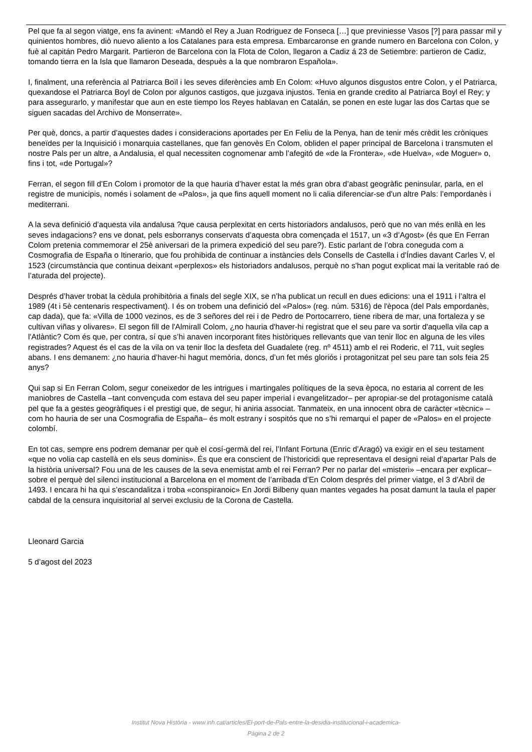Pel que fa al segon viatge, ens fa avinent: «Mandò el Rey a Juan Rodriguez de Fonseca […] que previniesse Vasos [?] para passar mil y quinientos hombres, diò nuevo aliento a los Catalanes para esta empresa. Embarcaronse en grande numero en Barcelona con Colon, y fuè al capitán Pedro Margarit. Partieron de Barcelona con la Flota de Colon, llegaron a Cadiz á 23 de Setiembre: partieron de Cadiz, tomando tierra en la Isla que llamaron Deseada, despuès a la que nombraron Española».
I, finalment, una referència al Patriarca Boïl i les seves diferències amb En Colom: «Huvo algunos disgustos entre Colon, y el Patriarca, quexandose el Patriarca Boyl de Colon por algunos castigos, que juzgava injustos. Tenia en grande credito al Patriarca Boyl el Rey; y para assegurarlo, y manifestar que aun en este tiempo los Reyes hablavan en Catalán, se ponen en este lugar las dos Cartas que se siguen sacadas del Archivo de Monserrate».
Per què, doncs, a partir d’aquestes dades i consideracions aportades per En Feliu de la Penya, han de tenir més crèdit les cròniques beneïdes per la Inquisició i monarquia castellanes, que fan genovès En Colom, obliden el paper principal de Barcelona i transmuten el nostre Pals per un altre, a Andalusia, el qual necessiten cognomenar amb l’afegitó de «de la Frontera», «de Huelva», «de Moguer» o, fins i tot, «de Portugal»?
Ferran, el segon fill d’En Colom i promotor de la que hauria d’haver estat la més gran obra d’abast geogràfic peninsular, parla, en el registre de municipis, només i solament de «Palos», ja que fins aquell moment no li calia diferenciar-se d'un altre Pals: l’empordanès i mediterrani.
A la seva definició d’aquesta vila andalusa ?que causa perplexitat en certs historiadors andalusos, però que no van més enllà en les seves indagacions? ens ve donat, pels esborranys conservats d’aquesta obra començada el 1517, un «3 d’Agost» (és que En Ferran Colom pretenia commemorar el 25è aniversari de la primera expedició del seu pare?). Estic parlant de l’obra coneguda com a Cosmografia de España o Itinerario, que fou prohibida de continuar a instàncies dels Consells de Castella i d'Índies davant Carles V, el 1523 (circumstància que continua deixant «perplexos» els historiadors andalusos, perquè no s'han pogut explicat mai la veritable raó de l’aturada del projecte).
Després d’haver trobat la cèdula prohibitòria a finals del segle XIX, se n’ha publicat un recull en dues edicions: una el 1911 i l’altra el 1989 (4t i 5è centenaris respectivament). I és on trobem una definició del «Palos» (reg. núm. 5316) de l'època (del Pals empordanès, cap dada), que fa: «Villa de 1000 vezinos, es de 3 señores del rei i de Pedro de Portocarrero, tiene ribera de mar, una fortaleza y se cultivan viñas y olivares». El segon fill de l'Almirall Colom, ¿no hauria d'haver-hi registrat que el seu pare va sortir d'aquella vila cap a l'Atlàntic? Com és que, per contra, sí que s’hi anaven incorporant fites històriques rellevants que van tenir lloc en alguna de les viles registrades? Aquest és el cas de la vila on va tenir lloc la desfeta del Guadalete (reg. nº 4511) amb el rei Roderic, el 711, vuit segles abans. I ens demanem: ¿no hauria d’haver-hi hagut memòria, doncs, d’un fet més gloriós i protagonitzat pel seu pare tan sols feia 25 anys?
Qui sap si En Ferran Colom, segur coneixedor de les intrigues i martingales polítiques de la seva època, no estaria al corrent de les maniobres de Castella –tant convençuda com estava del seu paper imperial i evangelitzador– per apropiar-se del protagonisme català pel que fa a gestes geogràfiques i el prestigi que, de segur, hi aniria associat. Tanmateix, en una innocent obra de caràcter «tècnic» –com ho hauria de ser una Cosmografia de España– és molt estrany i sospitós que no s’hi remarqui el paper de «Palos» en el projecte colombí.
En tot cas, sempre ens podrem demanar per què el cosí-germà del rei, l’Infant Fortuna (Enric d’Aragó) va exigir en el seu testament «que no volia cap castellà en els seus dominis». És que era conscient de l’historicidi que representava el designi reial d’apartar Pals de la història universal? Fou una de les causes de la seva enemistat amb el rei Ferran? Per no parlar del «misteri» –encara per explicar– sobre el perquè del silenci institucional a Barcelona en el moment de l’arribada d’En Colom després del primer viatge, el 3 d’Abril de 1493. I encara hi ha qui s’escandalitza i troba «conspiranoic» En Jordi Bilbeny quan mantes vegades ha posat damunt la taula el paper cabdal de la censura inquisitorial al servei exclusiu de la Corona de Castella.
Lleonard Garcia
5 d’agost del 2023
Institut Nova Història - www.inh.cat/articles/El-port-de-Pals-entre-la-desidia-institucional-i-academica-
Pàgina 2 de 2